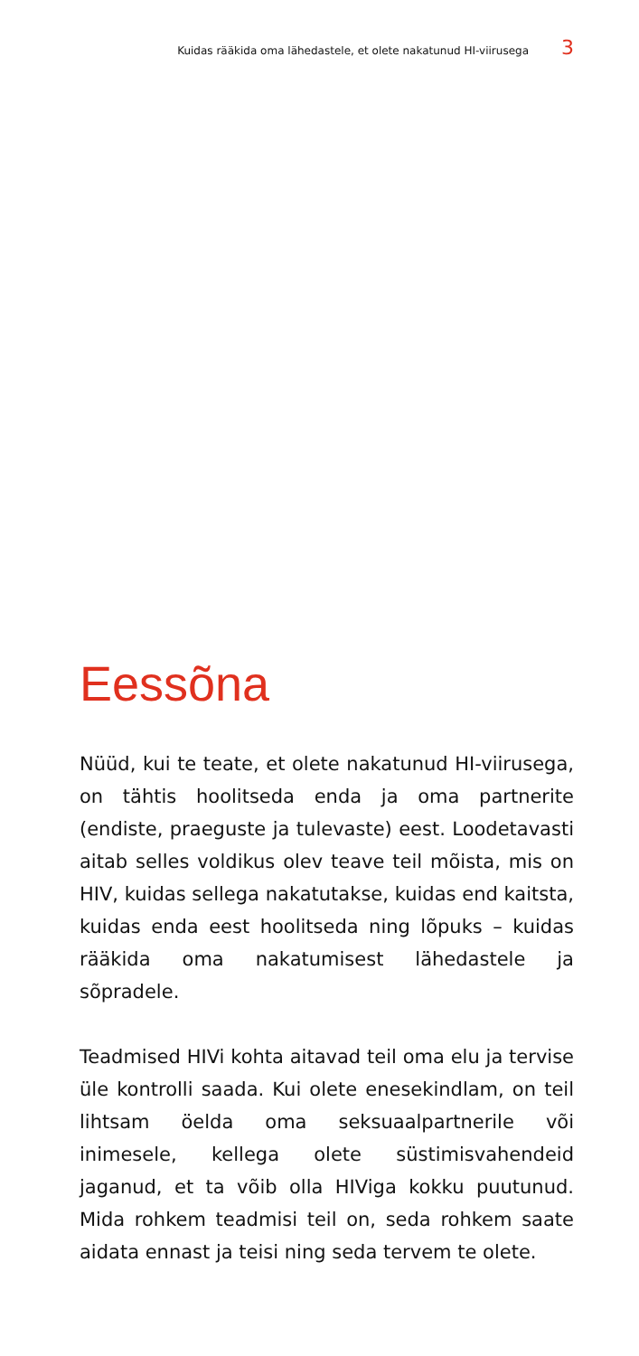Kuidas rääkida oma lähedastele, et olete nakatunud HI-viirusega 3
Eessõna
Nüüd, kui te teate, et olete nakatunud HI-viirusega, on tähtis hoolitseda enda ja oma partnerite (endiste, praeguste ja tulevaste) eest. Loodetavasti aitab selles voldikus olev teave teil mõista, mis on HIV, kuidas sellega nakatutakse, kuidas end kaitsta, kuidas enda eest hoolitseda ning lõpuks – kuidas rääkida oma nakatumisest lähedastele ja sõpradele.
Teadmised HIVi kohta aitavad teil oma elu ja tervise üle kontrolli saada. Kui olete enesekindlam, on teil lihtsam öelda oma seksuaalpartnerile või inimesele, kellega olete süstimisvahendeid jaganud, et ta võib olla HIViga kokku puutunud. Mida rohkem teadmisi teil on, seda rohkem saate aidata ennast ja teisi ning seda tervem te olete.